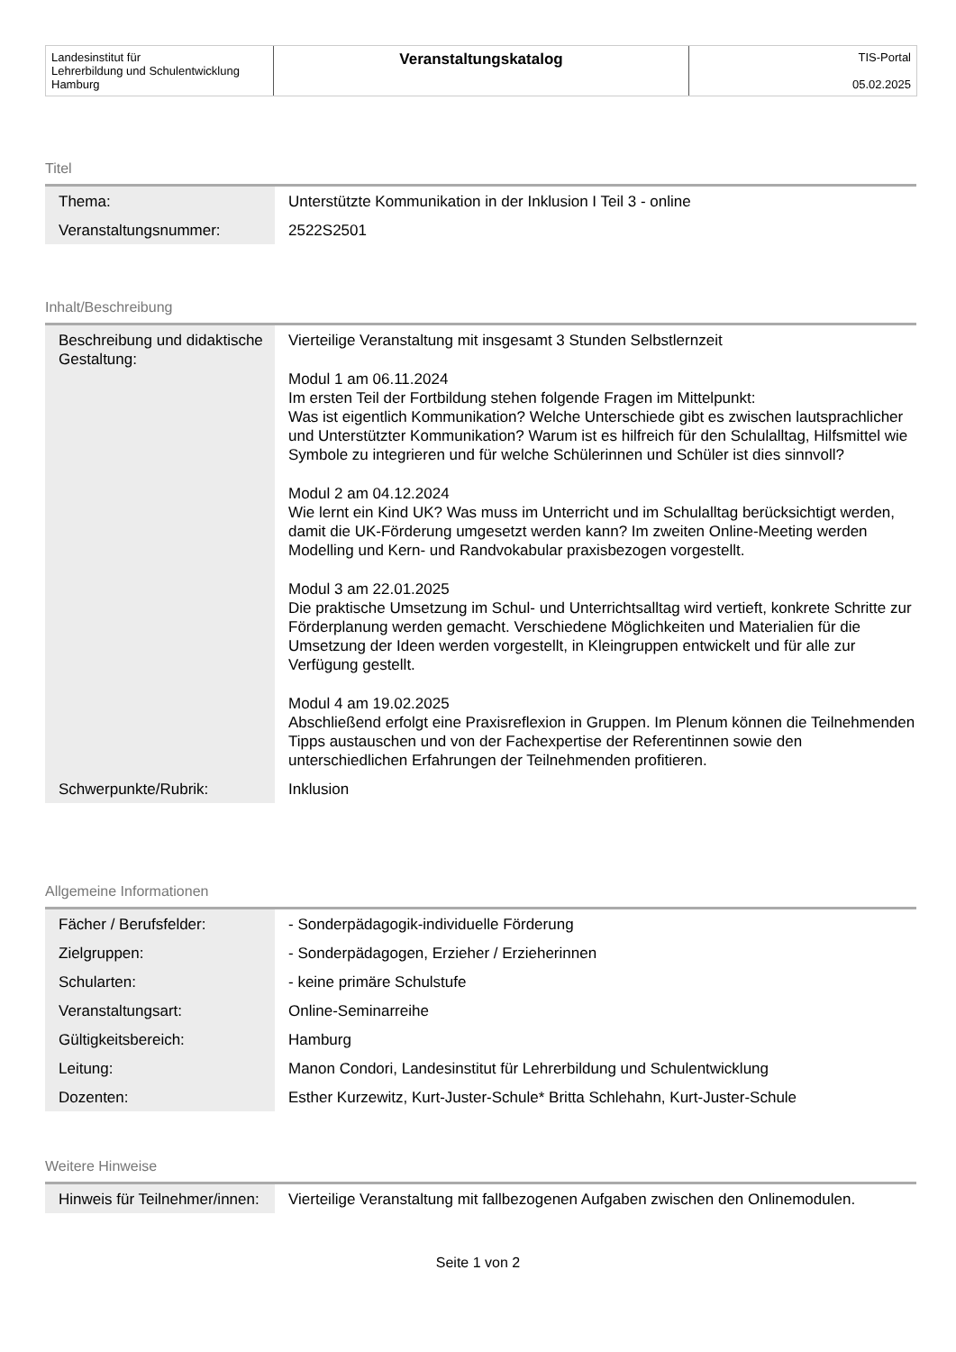| Landesinstitut für Lehrerbildung und Schulentwicklung Hamburg | Veranstaltungskatalog | TIS-Portal 05.02.2025 |
Titel
| Thema: | Unterstützte Kommunikation in der Inklusion I Teil 3 - online |
| Veranstaltungsnummer: | 2522S2501 |
Inhalt/Beschreibung
| Beschreibung und didaktische Gestaltung: | Vierteilige Veranstaltung mit insgesamt 3 Stunden Selbstlernzeit Modul 1 am 06.11.2024 Im ersten Teil der Fortbildung stehen folgende Fragen im Mittelpunkt: Was ist eigentlich Kommunikation? Welche Unterschiede gibt es zwischen lautsprachlicher und Unterstützter Kommunikation? Warum ist es hilfreich für den Schulalltag, Hilfsmittel wie Symbole zu integrieren und für welche Schülerinnen und Schüler ist dies sinnvoll? Modul 2 am 04.12.2024 Wie lernt ein Kind UK? Was muss im Unterricht und im Schulalltag berücksichtigt werden, damit die UK-Förderung umgesetzt werden kann? Im zweiten Online-Meeting werden Modelling und Kern- und Randvokabular praxisbezogen vorgestellt. Modul 3 am 22.01.2025 Die praktische Umsetzung im Schul- und Unterrichtsalltag wird vertieft, konkrete Schritte zur Förderplanung werden gemacht. Verschiedene Möglichkeiten und Materialien für die Umsetzung der Ideen werden vorgestellt, in Kleingruppen entwickelt und für alle zur Verfügung gestellt. Modul 4 am 19.02.2025 Abschließend erfolgt eine Praxisreflexion in Gruppen. Im Plenum können die Teilnehmenden Tipps austauschen und von der Fachexpertise der Referentinnen sowie den unterschiedlichen Erfahrungen der Teilnehmenden profitieren. |
| Schwerpunkte/Rubrik: | Inklusion |
Allgemeine Informationen
| Fächer / Berufsfelder: | - Sonderpädagogik-individuelle Förderung |
| Zielgruppen: | - Sonderpädagogen, Erzieher / Erzieherinnen |
| Schularten: | - keine primäre Schulstufe |
| Veranstaltungsart: | Online-Seminarreihe |
| Gültigkeitsbereich: | Hamburg |
| Leitung: | Manon Condori, Landesinstitut für Lehrerbildung und Schulentwicklung |
| Dozenten: | Esther Kurzewitz, Kurt-Juster-Schule* Britta Schlehahn, Kurt-Juster-Schule |
Weitere Hinweise
| Hinweis für Teilnehmer/innen: | Vierteilige Veranstaltung mit fallbezogenen Aufgaben zwischen den Onlinemodulen. |
Seite 1 von 2